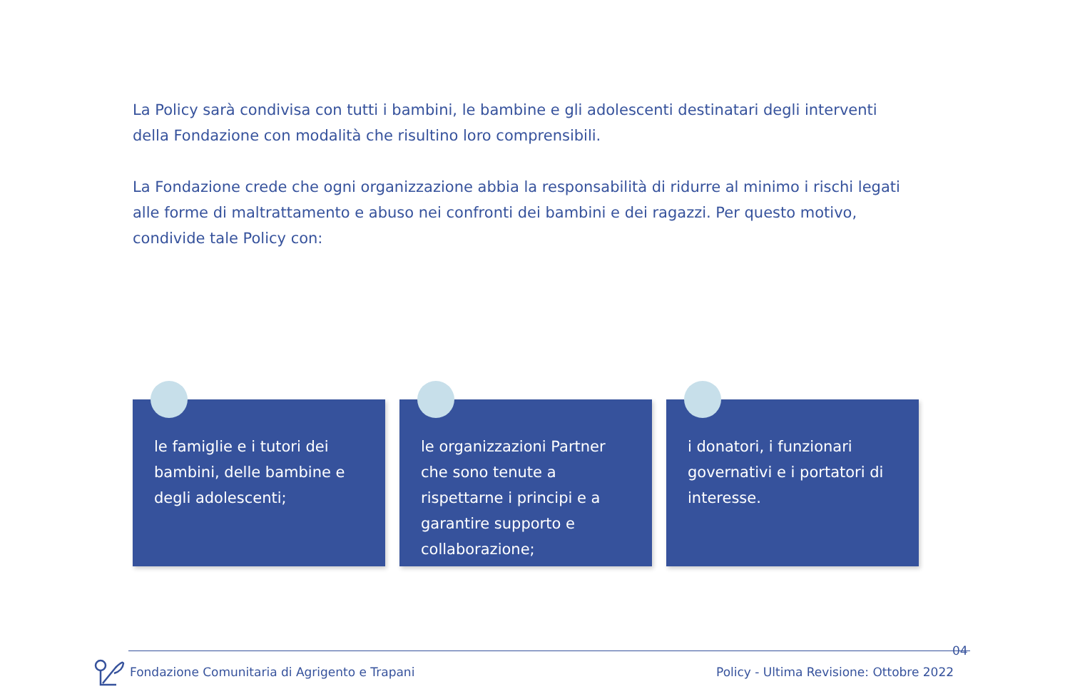La Policy sarà condivisa con tutti i bambini, le bambine e gli adolescenti destinatari degli interventi della Fondazione con modalità che risultino loro comprensibili.
La Fondazione crede che ogni organizzazione abbia la responsabilità di ridurre al minimo i rischi legati alle forme di maltrattamento e abuso nei confronti dei bambini e dei ragazzi. Per questo motivo, condivide tale Policy con:
le famiglie e i tutori dei bambini, delle bambine e degli adolescenti;
le organizzazioni Partner che sono tenute a rispettarne i principi e a garantire supporto e collaborazione;
i donatori, i funzionari governativi e i portatori di interesse.
04
Fondazione Comunitaria di Agrigento e Trapani
Policy - Ultima Revisione: Ottobre 2022